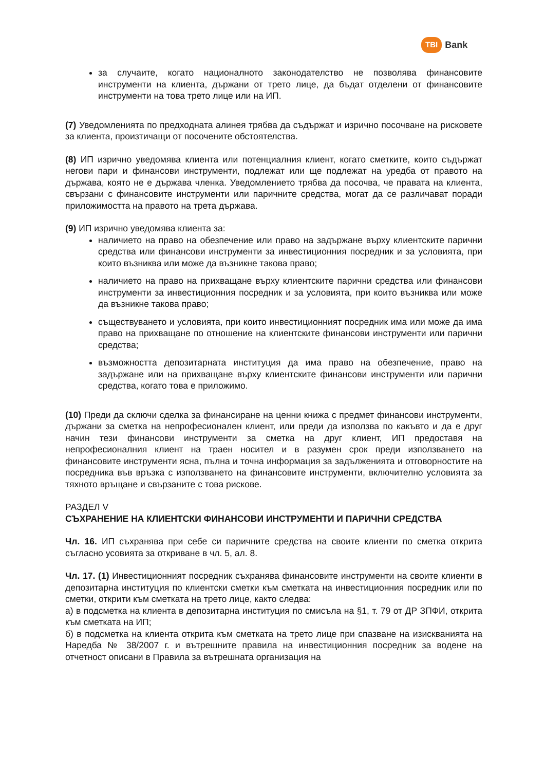TBI Bank
за случаите, когато националното законодателство не позволява финансовите инструменти на клиента, държани от трето лице, да бъдат отделени от финансовите инструменти на това трето лице или на ИП.
(7) Уведомленията по предходната алинея трябва да съдържат и изрично посочване на рисковете за клиента, произтичащи от посочените обстоятелства.
(8) ИП изрично уведомява клиента или потенциалния клиент, когато сметките, които съдържат негови пари и финансови инструменти, подлежат или ще подлежат на уредба от правото на държава, която не е държава членка. Уведомлението трябва да посочва, че правата на клиента, свързани с финансовите инструменти или паричните средства, могат да се различават поради приложимостта на правото на трета държава.
(9) ИП изрично уведомява клиента за:
наличието на право на обезпечение или право на задържане върху клиентските парични средства или финансови инструменти за инвестиционния посредник и за условията, при които възниква или може да възникне такова право;
наличието на право на прихващане върху клиентските парични средства или финансови инструменти за инвестиционния посредник и за условията, при които възниква или може да възникне такова право;
съществуването и условията, при които инвестиционният посредник има или може да има право на прихващане по отношение на клиентските финансови инструменти или парични средства;
възможността депозитарната институция да има право на обезпечение, право на задържане или на прихващане върху клиентските финансови инструменти или парични средства, когато това е приложимо.
(10) Преди да сключи сделка за финансиране на ценни книжа с предмет финансови инструменти, държани за сметка на непрофесионален клиент, или преди да използва по какъвто и да е друг начин тези финансови инструменти за сметка на друг клиент, ИП предоставя на непрофесионалния клиент на траен носител и в разумен срок преди използването на финансовите инструменти ясна, пълна и точна информация за задълженията и отговорностите на посредника във връзка с използването на финансовите инструменти, включително условията за тяхното връщане и свързаните с това рискове.
РАЗДЕЛ V
СЪХРАНЕНИЕ НА КЛИЕНТСКИ ФИНАНСОВИ ИНСТРУМЕНТИ И ПАРИЧНИ СРЕДСТВА
Чл. 16. ИП съхранява при себе си паричните средства на своите клиенти по сметка открита съгласно усовията за откриване в чл. 5, ал. 8.
Чл. 17. (1) Инвестиционният посредник съхранява финансовите инструменти на своите клиенти в депозитарна институция по клиентски сметки към сметката на инвестиционния посредник или по сметки, открити към сметката на трето лице, както следва:
а) в подсметка на клиента в депозитарна институция по смисъла на §1, т. 79 от ДР ЗПФИ, открита към сметката на ИП;
б) в подсметка на клиента открита към сметката на трето лице при спазване на изискванията на Наредба № 38/2007 г. и вътрешните правила на инвестиционния посредник за водене на отчетност описани в Правила за вътрешната организация на